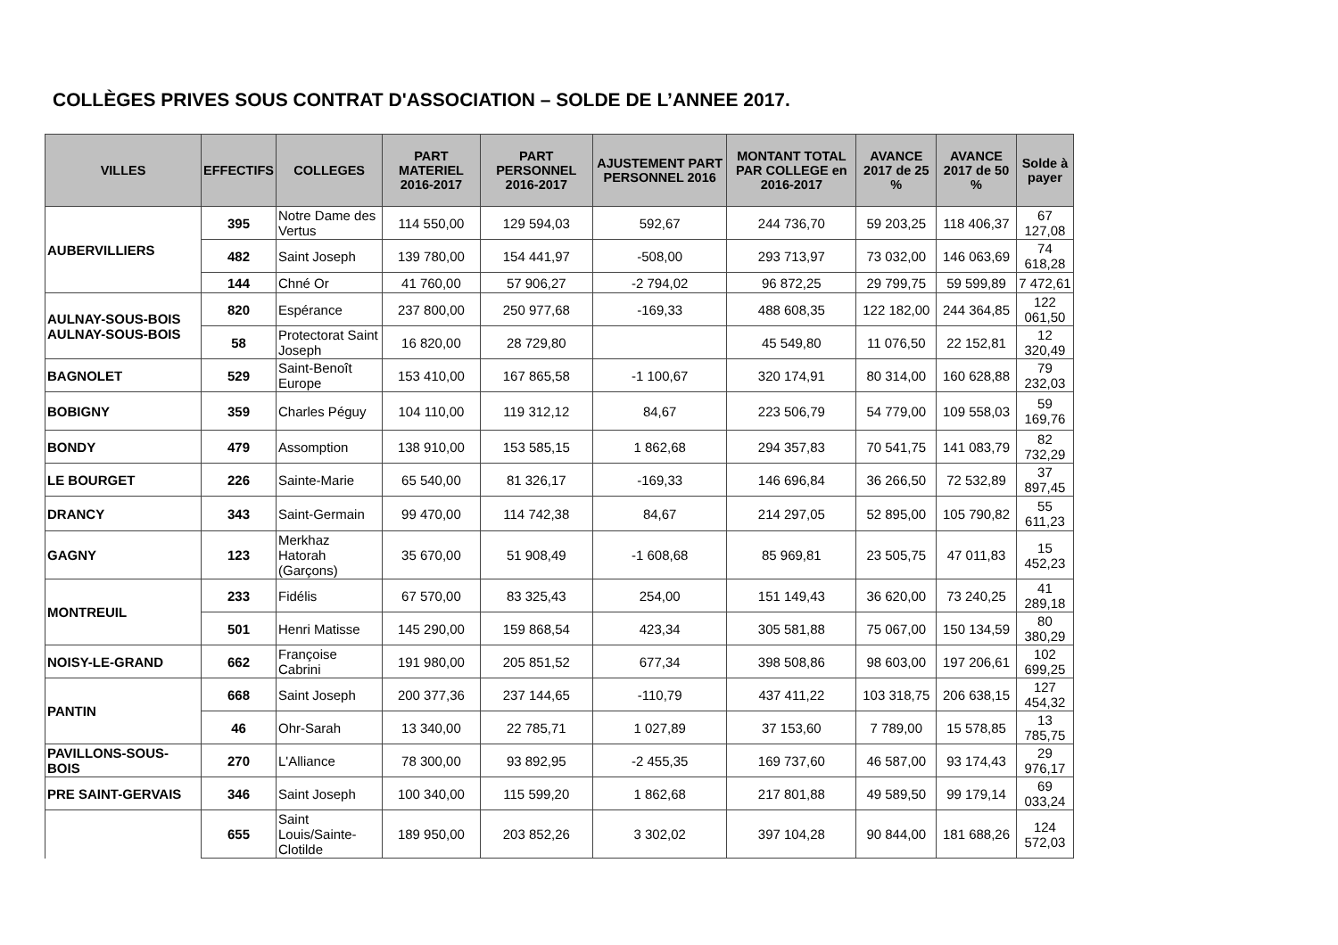COLLÈGES PRIVES SOUS CONTRAT D'ASSOCIATION – SOLDE DE L’ANNEE 2017.
| VILLES | EFFECTIFS | COLLEGES | PART MATERIEL 2016-2017 | PART PERSONNEL 2016-2017 | AJUSTEMENT PART PERSONNEL 2016 | MONTANT TOTAL PAR COLLEGE en 2016-2017 | AVANCE 2017 de 25 % | AVANCE 2017 de 50 % | Solde à payer |
| --- | --- | --- | --- | --- | --- | --- | --- | --- | --- |
| AUBERVILLIERS | 395 | Notre Dame des Vertus | 114 550,00 | 129 594,03 | 592,67 | 244 736,70 | 59 203,25 | 118 406,37 | 67 127,08 |
| | 482 | Saint Joseph | 139 780,00 | 154 441,97 | -508,00 | 293 713,97 | 73 032,00 | 146 063,69 | 74 618,28 |
| | 144 | Chné Or | 41 760,00 | 57 906,27 | -2 794,02 | 96 872,25 | 29 799,75 | 59 599,89 | 7 472,61 |
| AULNAY-SOUS-BOIS AULNAY-SOUS-BOIS | 820 | Espérance | 237 800,00 | 250 977,68 | -169,33 | 488 608,35 | 122 182,00 | 244 364,85 | 122 061,50 |
| | 58 | Protectorat Saint Joseph | 16 820,00 | 28 729,80 | | 45 549,80 | 11 076,50 | 22 152,81 | 12 320,49 |
| BAGNOLET | 529 | Saint-Benoît Europe | 153 410,00 | 167 865,58 | -1 100,67 | 320 174,91 | 80 314,00 | 160 628,88 | 79 232,03 |
| BOBIGNY | 359 | Charles Péguy | 104 110,00 | 119 312,12 | 84,67 | 223 506,79 | 54 779,00 | 109 558,03 | 59 169,76 |
| BONDY | 479 | Assomption | 138 910,00 | 153 585,15 | 1 862,68 | 294 357,83 | 70 541,75 | 141 083,79 | 82 732,29 |
| LE BOURGET | 226 | Sainte-Marie | 65 540,00 | 81 326,17 | -169,33 | 146 696,84 | 36 266,50 | 72 532,89 | 37 897,45 |
| DRANCY | 343 | Saint-Germain | 99 470,00 | 114 742,38 | 84,67 | 214 297,05 | 52 895,00 | 105 790,82 | 55 611,23 |
| GAGNY | 123 | Merkhaz Hatorah (Garçons) | 35 670,00 | 51 908,49 | -1 608,68 | 85 969,81 | 23 505,75 | 47 011,83 | 15 452,23 |
| MONTREUIL | 233 | Fidélis | 67 570,00 | 83 325,43 | 254,00 | 151 149,43 | 36 620,00 | 73 240,25 | 41 289,18 |
| | 501 | Henri Matisse | 145 290,00 | 159 868,54 | 423,34 | 305 581,88 | 75 067,00 | 150 134,59 | 80 380,29 |
| NOISY-LE-GRAND | 662 | Françoise Cabrini | 191 980,00 | 205 851,52 | 677,34 | 398 508,86 | 98 603,00 | 197 206,61 | 102 699,25 |
| PANTIN | 668 | Saint Joseph | 200 377,36 | 237 144,65 | -110,79 | 437 411,22 | 103 318,75 | 206 638,15 | 127 454,32 |
| | 46 | Ohr-Sarah | 13 340,00 | 22 785,71 | 1 027,89 | 37 153,60 | 7 789,00 | 15 578,85 | 13 785,75 |
| PAVILLONS-SOUS-BOIS | 270 | L'Alliance | 78 300,00 | 93 892,95 | -2 455,35 | 169 737,60 | 46 587,00 | 93 174,43 | 29 976,17 |
| PRE SAINT-GERVAIS | 346 | Saint Joseph | 100 340,00 | 115 599,20 | 1 862,68 | 217 801,88 | 49 589,50 | 99 179,14 | 69 033,24 |
| | 655 | Saint Louis/Sainte-Clotilde | 189 950,00 | 203 852,26 | 3 302,02 | 397 104,28 | 90 844,00 | 181 688,26 | 124 572,03 |